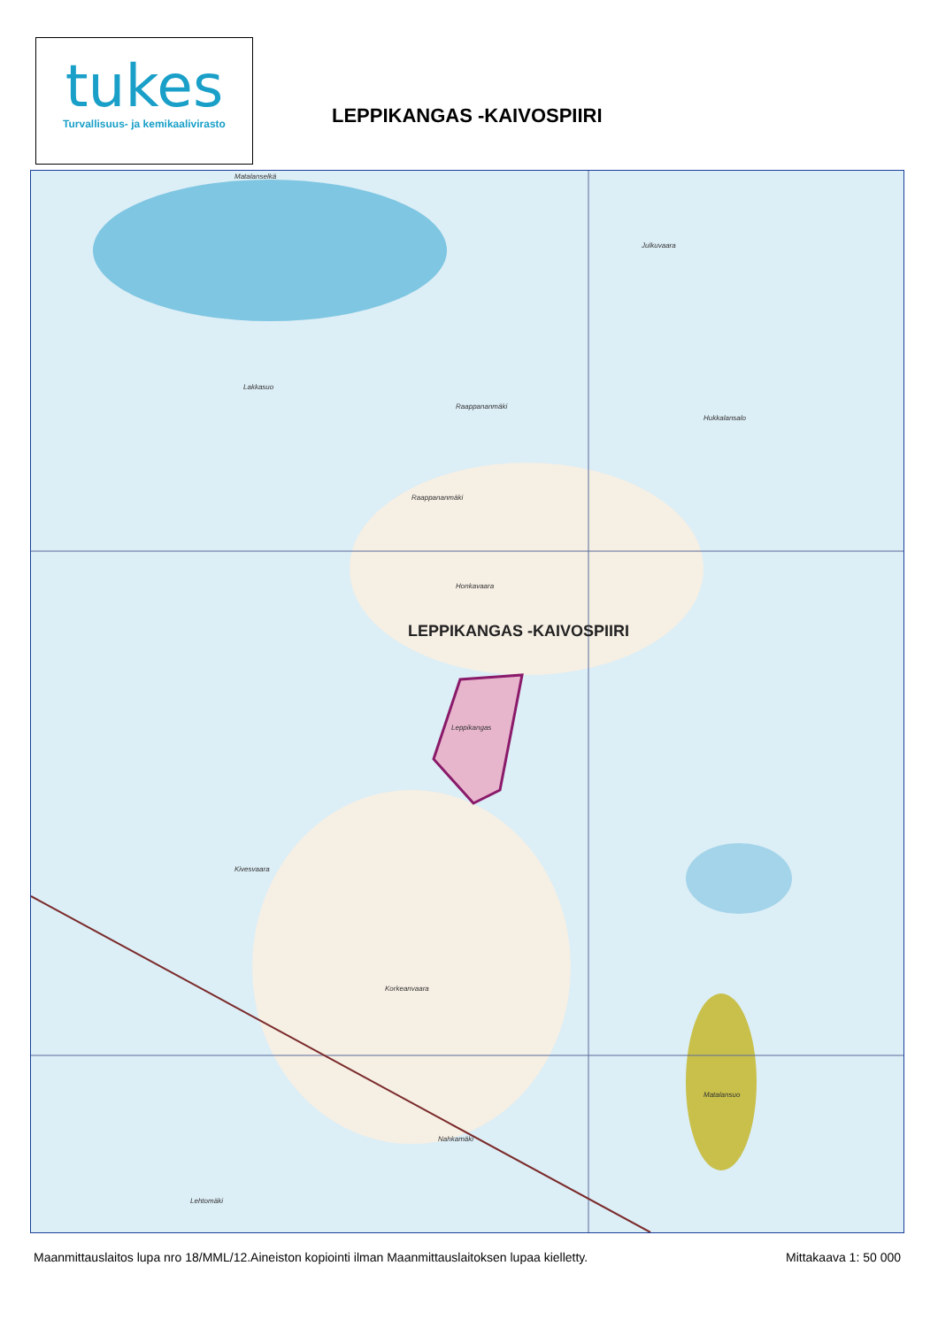tukes
Turvallisuus- ja kemikaalivirasto
LEPPIKANGAS -KAIVOSPIIRI
Matalanselkä
Lakkasuo
Raappananmäki
Raappananmäki
Julkuvaara
Hukkalansalo
Honkavaara
Leppikangas
Kivesvaara
Korkeanvaara
Nahkamäki
Lehtomäki
Matalansuo
LEPPIKANGAS -KAIVOSPIIRI
Maanmittauslaitos lupa nro 18/MML/12.Aineiston kopiointi ilman Maanmittauslaitoksen lupaa kielletty. Mittakaava 1: 50 000